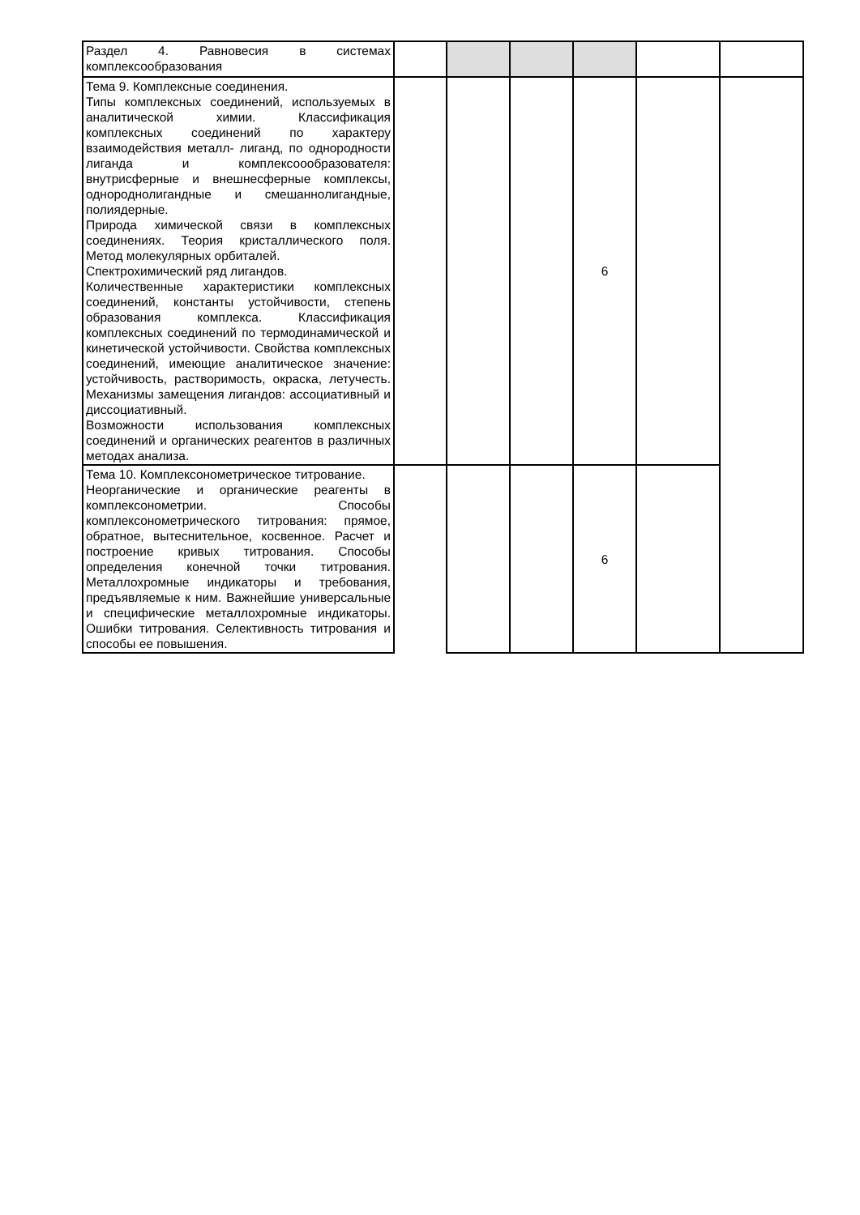| Раздел 4. Равновесия в системах комплексообразования | | | | | | |
| Тема 9. Комплексные соединения. Типы комплексных соединений, используемых в аналитической химии. Классификация комплексных соединений по характеру взаимодействия металл- лиганд, по однородности лиганда и комплексоообразователя: внутрисферные и внешнесферные комплексы, однороднолигандные и смешаннолигандные, полиядерные. Природа химической связи в комплексных соединениях. Теория кристаллического поля. Метод молекулярных орбиталей. Спектрохимический ряд лигандов. Количественные характеристики комплексных соединений, константы устойчивости, степень образования комплекса. Классификация комплексных соединений по термодинамической и кинетической устойчивости. Свойства комплексных соединений, имеющие аналитическое значение: устойчивость, растворимость, окраска, летучесть. Механизмы замещения лигандов: ассоциативный и диссоциативный. Возможности использования комплексных соединений и органических реагентов в различных методах анализа. | | | | 6 | | |
| Тема 10. Комплексонометрическое титрование. Неорганические и органические реагенты в комплексонометрии. Способы комплексонометрического титрования: прямое, обратное, вытеснительное, косвенное. Расчет и построение кривых титрования. Способы определения конечной точки титрования. Металлохромные индикаторы и требования, предъявляемые к ним. Важнейшие универсальные и специфические металлохромные индикаторы. Ошибки титрования. Селективность титрования и способы ее повышения. | | | | 6 | | |